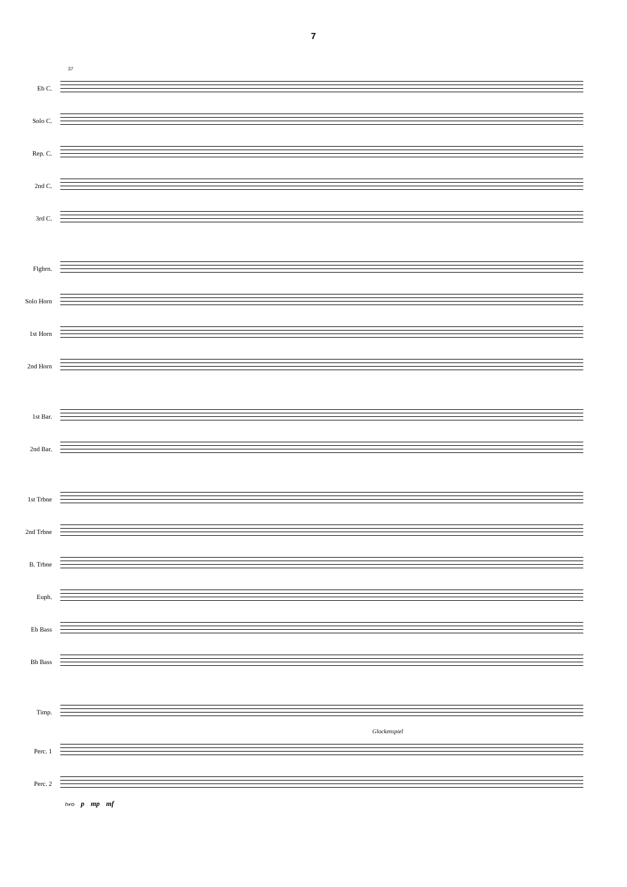7
37
Eb C.
Solo C.
Rep. C.
2nd C.
3rd C.
Flghrn.
Solo Horn
1st Horn
2nd Horn
1st Bar.
2nd Bar.
1st Trbne
2nd Trbne
B. Trbne
Euph.
Eb Bass
Bb Bass
Timp.
Glockenspiel
Perc. 1
Perc. 2
two p mp mf